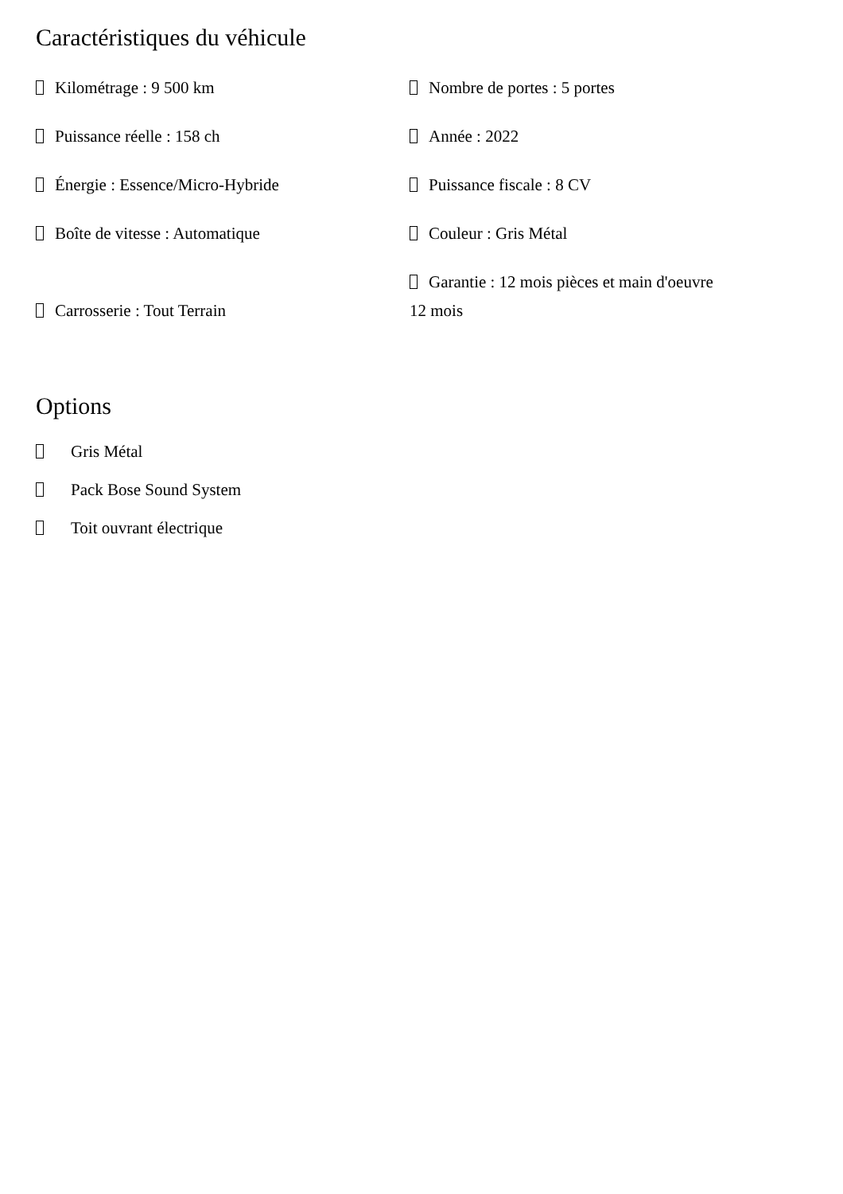Caractéristiques du véhicule
| Kilométrage : 9 500 km | Nombre de portes : 5 portes |
| Puissance réelle : 158 ch | Année : 2022 |
| Énergie : Essence/Micro-Hybride | Puissance fiscale : 8 CV |
| Boîte de vitesse : Automatique | Couleur : Gris Métal |
| Carrosserie : Tout Terrain | Garantie : 12 mois pièces et main d'oeuvre 12 mois |
Options
Gris Métal
Pack Bose Sound System
Toit ouvrant électrique